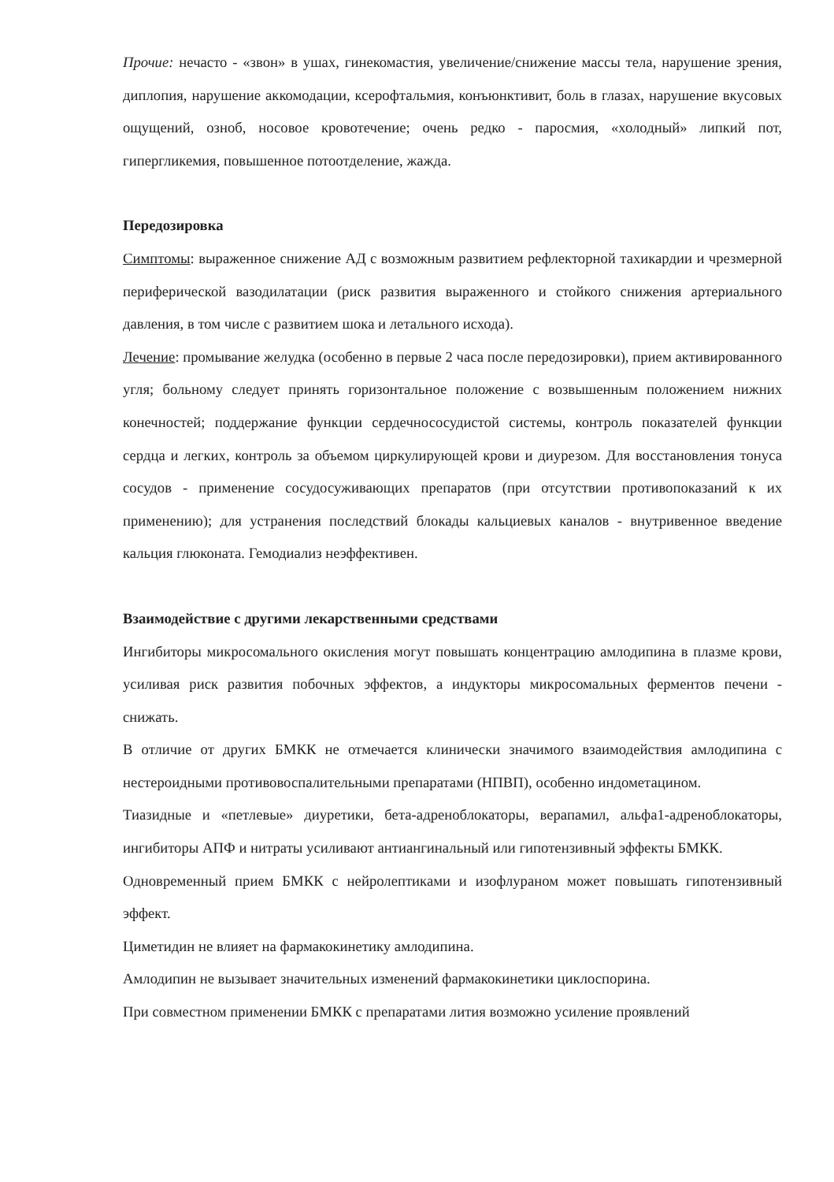Прочие: нечасто - «звон» в ушах, гинекомастия, увеличение/снижение массы тела, нарушение зрения, диплопия, нарушение аккомодации, ксерофтальмия, конъюнктивит, боль в глазах, нарушение вкусовых ощущений, озноб, носовое кровотечение; очень редко - паросмия, «холодный» липкий пот, гипергликемия, повышенное потоотделение, жажда.
Передозировка
Симптомы: выраженное снижение АД с возможным развитием рефлекторной тахикардии и чрезмерной периферической вазодилатации (риск развития выраженного и стойкого снижения артериального давления, в том числе с развитием шока и летального исхода).
Лечение: промывание желудка (особенно в первые 2 часа после передозировки), прием активированного угля; больному следует принять горизонтальное положение с возвышенным положением нижних конечностей; поддержание функции сердечнососудистой системы, контроль показателей функции сердца и легких, контроль за объемом циркулирующей крови и диурезом. Для восстановления тонуса сосудов - применение сосудосуживающих препаратов (при отсутствии противопоказаний к их применению); для устранения последствий блокады кальциевых каналов - внутривенное введение кальция глюконата. Гемодиализ неэффективен.
Взаимодействие с другими лекарственными средствами
Ингибиторы микросомального окисления могут повышать концентрацию амлодипина в плазме крови, усиливая риск развития побочных эффектов, а индукторы микросомальных ферментов печени - снижать.
В отличие от других БМКК не отмечается клинически значимого взаимодействия амлодипина с нестероидными противовоспалительными препаратами (НПВП), особенно индометацином.
Тиазидные и «петлевые» диуретики, бета-адреноблокаторы, верапамил, альфа1-адреноблокаторы, ингибиторы АПФ и нитраты усиливают антиангинальный или гипотензивный эффекты БМКК.
Одновременный прием БМКК с нейролептиками и изофлураном может повышать гипотензивный эффект.
Циметидин не влияет на фармакокинетику амлодипина.
Амлодипин не вызывает значительных изменений фармакокинетики циклоспорина.
При совместном применении БМКК с препаратами лития возможно усиление проявлений